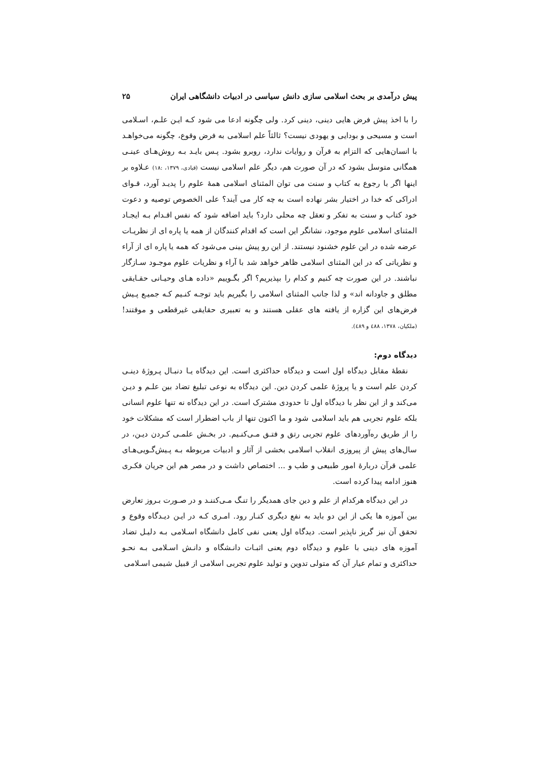پیش درآمدی بر بحث اسلامی سازی دانش سیاسی در ادبیات دانشگاهی ایران ۲۵
را با اخذ پیش فرض هایی دینی، دینی کرد. ولی چگونه ادعا می شود کـه ایـن علـم، اسـلامی است و مسیحی و بودایی و یهودی نیست؟ ثالثاً علم اسلامی به فرض وقوع، چگونه می‌خواهـد با انسان‌هایی که التزام به قرآن و روایات ندارد، روبرو بشود. پـس بایـد بـه روش‌هـای عینـی همگانی متوسل بشود که در آن صورت هم، دیگر علم اسلامی نیست (قبادی، ۱۳۷۹، :۱۸) عـلاوه بر اینها اگر با رجوع به کتاب و سنت می توان المثنای اسلامی همهٔ علوم را پدیـد آورد، قـوای ادراکی که خدا در اختیار بشر نهاده است به چه کار می آیند؟ علی الخصوص توصیه و دعوت خود کتاب و سنت به تفکر و تعقل چه محلی دارد؟ باید اضافه شود که نفس اقـدام بـه ایجـاد المثنای اسلامی علوم موجود، نشانگر این است که اقدام کنندگان از همه یا پاره ای از نظریـات عرضه شده در این علوم خشنود نیستند. از این رو پیش بینی می‌شود که همه یا پاره ای از آراء و نظریاتی که در این المثنای اسلامی ظاهر خواهد شد با آراء و نظریات علوم موجـود سـازگار نباشند. در این صورت چه کنیم و کدام را بپذیریم؟ اگر بگـوییم «داده هـای وحیـانی حقـایقی مطلق و جاودانه اند» و لذا جانب المثنای اسلامی را بگیریم باید توجـه کنـیم کـه جمیـع پـیش فرض‌های این گزاره از یافته های عقلی هستند و به تعبیری حقایقی غیرقطعی و موقتند! (ملکیان، ۱۳۷۸، ٤٨٨ و ٤٨٩).
دیدگاه دوم:
نقطهٔ مقابل دیدگاه اول است و دیدگاه حداکثری است. این دیدگاه یـا دنبـال پـروژهٔ دینـی کردن علم است و یا پروژهٔ علمی کردن دین. این دیدگاه به نوعی تبلیغ تضاد بین علـم و دیـن می‌کند و از این نظر با دیدگاه اول تا حدودی مشترک است. در این دیدگاه نه تنها علوم انسانی بلکه علوم تجربی هم باید اسلامی شود و ما اکنون تنها از باب اضطرار است که مشکلات خود را از طریق ره‌آوردهای علوم تجربی رتق و فتـق مـی‌کنـیم. در بخـش علمـی کـردن دیـن، در سال‌های پیش از پیروزی انقلاب اسلامی بخشی از آثار و ادبیات مربوطه بـه پـیش‌گـویی‌هـای علمی قرآن دربارهٔ امور طبیعی و طب و ... اختصاص داشت و در مصر هم این جریان فکـری هنوز ادامه پیدا کرده است.
در این دیدگاه هرکدام از علم و دین جای همدیگر را تنـگ مـی‌کننـد و در صـورت بـروز تعارض بین آموزه ها یکی از این دو باید به نفع دیگری کنـار رود. امـری کـه در ایـن دیـدگاه وقوع و تحقق آن نیز گریز ناپذیر است. دیدگاه اول یعنی نفی کامل دانشگاه اسـلامی بـه دلیـل تضاد آموزه های دینی با علوم و دیدگاه دوم یعنی اثبـات دانـشگاه و دانـش اسـلامی بـه نحـو حداکثری و تمام عیار آن که متولی تدوین و تولید علوم تجربی اسلامی از قبیل شیمی اسـلامی